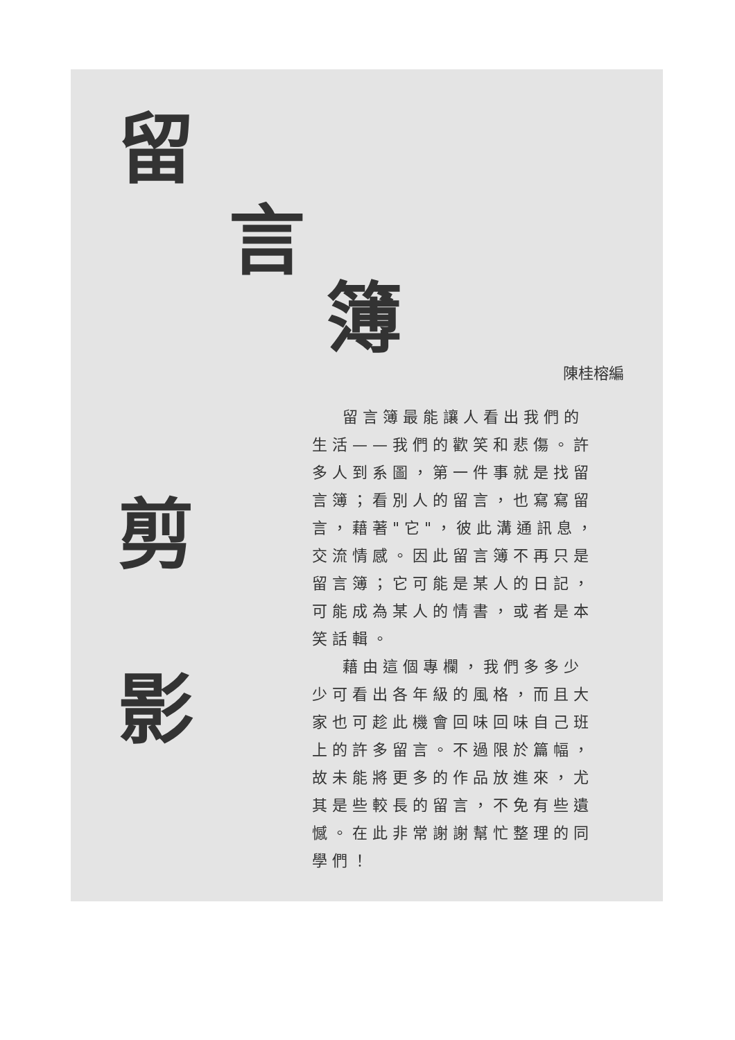留
言
簿
剪
影
陳桂榕編
留言簿最能讓人看出我們的生活——我們的歡笑和悲傷。許多人到系圖，第一件事就是找留言簿；看別人的留言，也寫寫留言，藉著"它"，彼此溝通訊息，交流情感。因此留言簿不再只是留言簿；它可能是某人的日記，可能成為某人的情書，或者是本笑話輯。
藉由這個專欄，我們多多少少可看出各年級的風格，而且大家也可趁此機會回味回味自己班上的許多留言。不過限於篇幅，故未能將更多的作品放進來，尤其是些較長的留言，不免有些遺憾。在此非常謝謝幫忙整理的同學們！